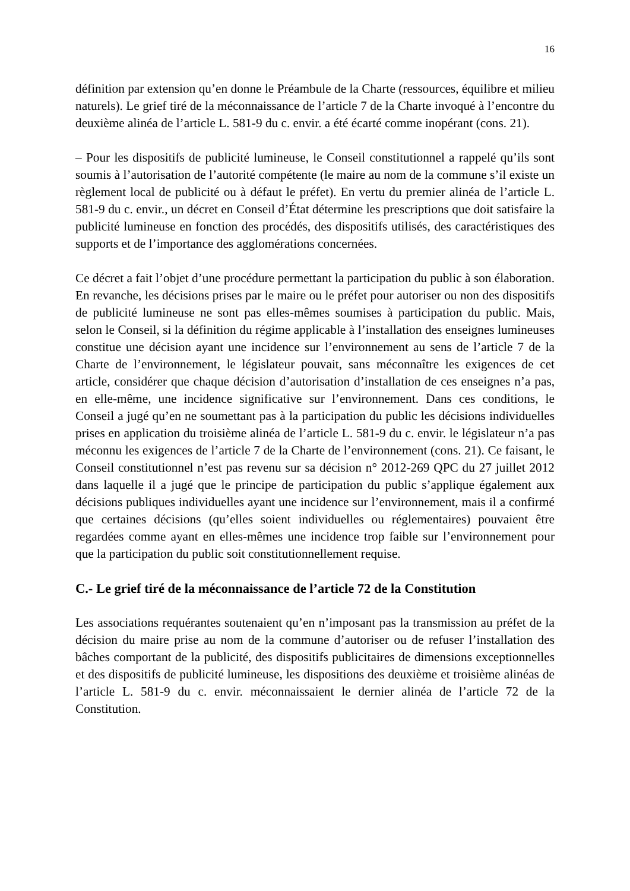16
définition par extension qu’en donne le Préambule de la Charte (ressources, équilibre et milieu naturels). Le grief tiré de la méconnaissance de l’article 7 de la Charte invoqué à l’encontre du deuxième alinéa de l’article L. 581-9 du c. envir. a été écarté comme inopérant (cons. 21).
– Pour les dispositifs de publicité lumineuse, le Conseil constitutionnel a rappelé qu’ils sont soumis à l’autorisation de l’autorité compétente (le maire au nom de la commune s’il existe un règlement local de publicité ou à défaut le préfet). En vertu du premier alinéa de l’article L. 581-9 du c. envir., un décret en Conseil d’État détermine les prescriptions que doit satisfaire la publicité lumineuse en fonction des procédés, des dispositifs utilisés, des caractéristiques des supports et de l’importance des agglomérations concernées.
Ce décret a fait l’objet d’une procédure permettant la participation du public à son élaboration. En revanche, les décisions prises par le maire ou le préfet pour autoriser ou non des dispositifs de publicité lumineuse ne sont pas elles-mêmes soumises à participation du public. Mais, selon le Conseil, si la définition du régime applicable à l’installation des enseignes lumineuses constitue une décision ayant une incidence sur l’environnement au sens de l’article 7 de la Charte de l’environnement, le législateur pouvait, sans méconnaître les exigences de cet article, considérer que chaque décision d’autorisation d’installation de ces enseignes n’a pas, en elle-même, une incidence significative sur l’environnement. Dans ces conditions, le Conseil a jugé qu’en ne soumettant pas à la participation du public les décisions individuelles prises en application du troisième alinéa de l’article L. 581-9 du c. envir. le législateur n’a pas méconnu les exigences de l’article 7 de la Charte de l’environnement (cons. 21). Ce faisant, le Conseil constitutionnel n’est pas revenu sur sa décision n° 2012-269 QPC du 27 juillet 2012 dans laquelle il a jugé que le principe de participation du public s’applique également aux décisions publiques individuelles ayant une incidence sur l’environnement, mais il a confirmé que certaines décisions (qu’elles soient individuelles ou réglementaires) pouvaient être regardées comme ayant en elles-mêmes une incidence trop faible sur l’environnement pour que la participation du public soit constitutionnellement requise.
C.- Le grief tiré de la méconnaissance de l’article 72 de la Constitution
Les associations requérantes soutenaient qu’en n’imposant pas la transmission au préfet de la décision du maire prise au nom de la commune d’autoriser ou de refuser l’installation des bâches comportant de la publicité, des dispositifs publicitaires de dimensions exceptionnelles et des dispositifs de publicité lumineuse, les dispositions des deuxième et troisième alinéas de l’article L. 581-9 du c. envir. méconnaissaient le dernier alinéa de l’article 72 de la Constitution.